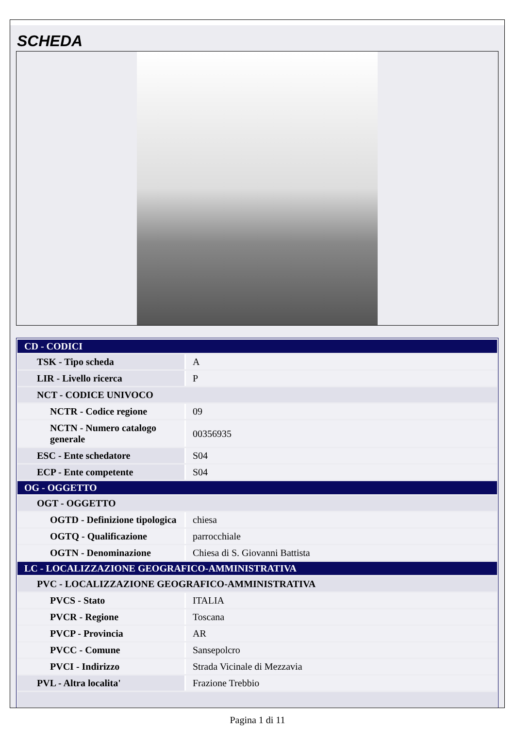SCHEDA
| CD - CODICI | |
| TSK - Tipo scheda | A |
| LIR - Livello ricerca | P |
| NCT - CODICE UNIVOCO | |
| NCTR - Codice regione | 09 |
| NCTN - Numero catalogo generale | 00356935 |
| ESC - Ente schedatore | S04 |
| ECP - Ente competente | S04 |
| OG - OGGETTO | |
| OGT - OGGETTO | |
| OGTD - Definizione tipologica | chiesa |
| OGTQ - Qualificazione | parrocchiale |
| OGTN - Denominazione | Chiesa di S. Giovanni Battista |
| LC - LOCALIZZAZIONE GEOGRAFICO-AMMINISTRATIVA | |
| PVC - LOCALIZZAZIONE GEOGRAFICO-AMMINISTRATIVA | |
| PVCS - Stato | ITALIA |
| PVCR - Regione | Toscana |
| PVCP - Provincia | AR |
| PVCC - Comune | Sansepolcro |
| PVCI - Indirizzo | Strada Vicinale di Mezzavia |
| PVL - Altra localita' | Frazione Trebbio |
Pagina 1 di 11